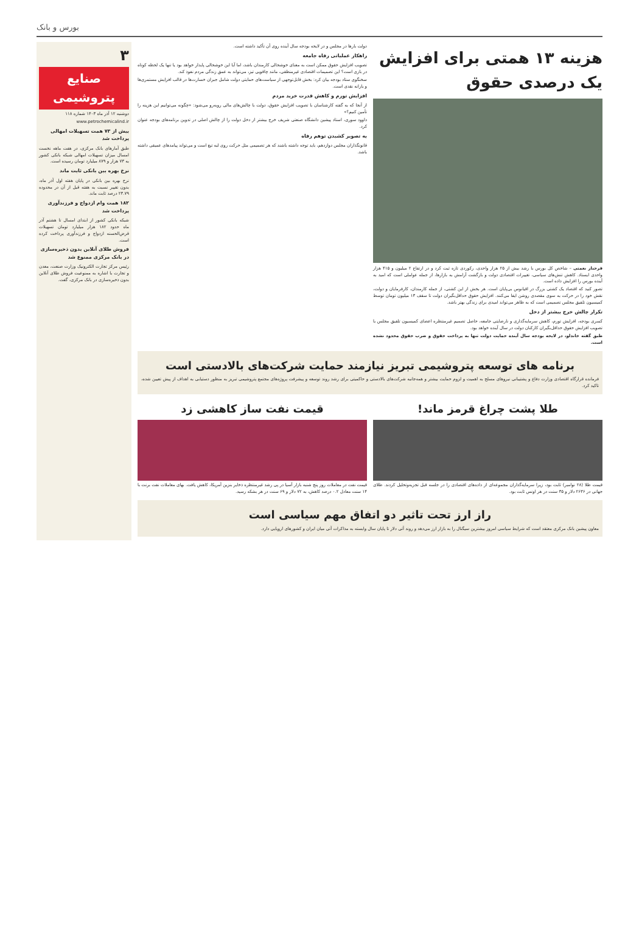بورس و بانک
هزینه ۱۳ همتی برای افزایش یک درصدی حقوق
فرحناز نعمتی – شاخص کل بورس با رشد بیش از ۲۵ هزار واحدی، رکوردی تازه ثبت کرد و در ارتفاع ۲ میلیون و ۴۱۵ هزار واحدی ایستاد. کاهش تنش‌های سیاسی، تغییرات اقتصادی دولت و بازگشت آرامش به بازارها، از جمله عواملی است که امید به آینده بورس را افزایش داده است.
تصور کنید که اقتصاد یک کشتی بزرگ در اقیانوس بی‌پایان است. هر بخش از این کشتی، از جمله کارمندان، کارفرمایان و دولت، نقش خود را در حرکت به سوی مقصدی روشن ایفا می‌کنند. افزایش حقوق حداقل‌بگیران دولت تا سقف ۱۳ میلیون تومان توسط کمیسیون تلفیق مجلس تصمیمی است که به ظاهر می‌تواند امیدی برای زندگی بهتر باشد.
تکرار چالش خرج بیشتر از دخل
کسری بودجه، افزایش تورم، کاهش سرمایه‌گذاری و نارضایتی جامعه، حاصل تصمیم غیرمنتظره اعضای کمیسیون تلفیق مجلس با تصویب افزایش حقوق حداقل‌بگیران کارکنان دولت در سال آینده خواهد بود.
طبق گفته خاندلو، در لایحه بودجه سال آینده حمایت دولت تنها به پرداخت حقوق و ضرب حقوق محدود نشده است.
دولت بارها در مجلس و در لایحه بودجه سال آینده روی آن تأکید داشته است.
راهکار عملیاتی رفاه جامعه
تصویب افزایش حقوق ممکن است به معنای خوشحالی کارمندان باشد، اما آیا این خوشحالی پایدار خواهد بود یا تنها یک لحظه کوتاه در بازی است؟ این تصمیمات اقتصادی غیرمنطقی، مانند چاقویی تیز، می‌تواند به عمق زندگی مردم نفوذ کند.
سخنگوی ستاد بودجه بیان کرد: بخش قابل‌توجهی از سیاست‌های حمایتی دولت شامل جبران خسارت‌ها در قالب افزایش مستمری‌ها و یارانه نقدی است.
افزایش تورم و کاهش قدرت خرید مردم
از آنجا که به گفته کارشناسان با تصویب افزایش حقوق، دولت با چالش‌های مالی روبه‌رو می‌شود: «چگونه می‌توانیم این هزینه را تأمین کنیم؟»
داوود سوری، استاد پیشین دانشگاه صنعتی شریف خرج بیشتر از دخل دولت را از چالش اصلی در تدوین برنامه‌های بودجه عنوان کرد.
به تصویر کشیدن توهم رفاه
قانونگذاران مجلس دوازدهم، باید توجه داشته باشند که هر تصمیمی مثل حرکت روی لبه تیغ است و می‌تواند پیامدهای عمیقی داشته باشد.
برنامه های توسعه پتروشیمی تبریز نیازمند حمایت شرکت‌های بالادستی است
فرمانده قرارگاه اقتصادی وزارت دفاع و پشتیبانی نیروهای مسلح به اهمیت و لزوم حمایت بیشتر و همه‌جانبه شرکت‌های بالادستی و حاکمیتی برای رشد روند توسعه و پیشرفت پروژه‌های مجتمع پتروشیمی تبریز به منظور دستیابی به اهداف از پیش تعیین شده، تاکید کرد.
طلا پشت چراغ قرمز ماند!
قیمت طلا (۲۸ نوامبر) ثابت بود، زیرا سرمایه‌گذاران مجموعه‌ای از داده‌های اقتصادی را در جلسه قبل تجزیه‌وتحلیل کردند. طلای جهانی در ۲۶۳۶ دلار و ۳۵ سنت در هر اونس ثابت بود.
قیمت نفت ساز کاهشی زد
قیمت نفت در معاملات روز پنج شنبه بازار آسیا در پی رشد غیرمنتظره ذخایر بنزین آمریکا، کاهش یافت. بهای معاملات نفت برنت با ۱۴ سنت معادل ۰.۲ درصد کاهش، به ۷۲ دلار و ۶۹ سنت در هر بشکه رسید.
راز ارز تحت تاثیر دو اتفاق مهم سیاسی است
معاون پیشین بانک مرکزی معتقد است که شرایط سیاسی امروز بیشترین سیگنال را به بازار ارز می‌دهد و روند آتی دلار تا پایان سال وابسته به مذاکرات آتی میان ایران و کشورهای اروپایی دارد.
۳
صنایع پتروشیمی
دوشنبه ۱۲ آذر ماه ۱۴۰۳ شماره ۱۱۸
www.petrochemicalind.ir
بیش از ۷۳ همت تسهیلات امهالی پرداخت شد
طبق آمارهای بانک مرکزی، در هفت ماهه نخست امسال میزان تسهیلات امهالی شبکه بانکی کشور به ۷۳ هزار و ۸۷۹ میلیارد تومان رسیده است.
نرخ بهره بین بانکی ثابت ماند
نرخ بهره بین بانکی در پایان هفته اول آذر ماه، بدون تغییر نسبت به هفته قبل از آن در محدوده ۲۳.۷۹ درصد ثابت ماند.
۱۸۲ همت وام ازدواج و فرزندآوری پرداخت شد
شبکه بانکی کشور از ابتدای امسال تا هشتم آذر ماه حدود ۱۸۲ هزار میلیارد تومان تسهیلات قرض‌الحسنه ازدواج و فرزندآوری پرداخت کرده است.
فروش طلای آنلاین بدون ذخیره‌سازی در بانک مرکزی ممنوع شد
رئیس مرکز تجارت الکترونیک وزارت صنعت، معدن و تجارت با اشاره به ممنوعیت فروش طلای آنلاین بدون ذخیره‌سازی در بانک مرکزی، گفت.